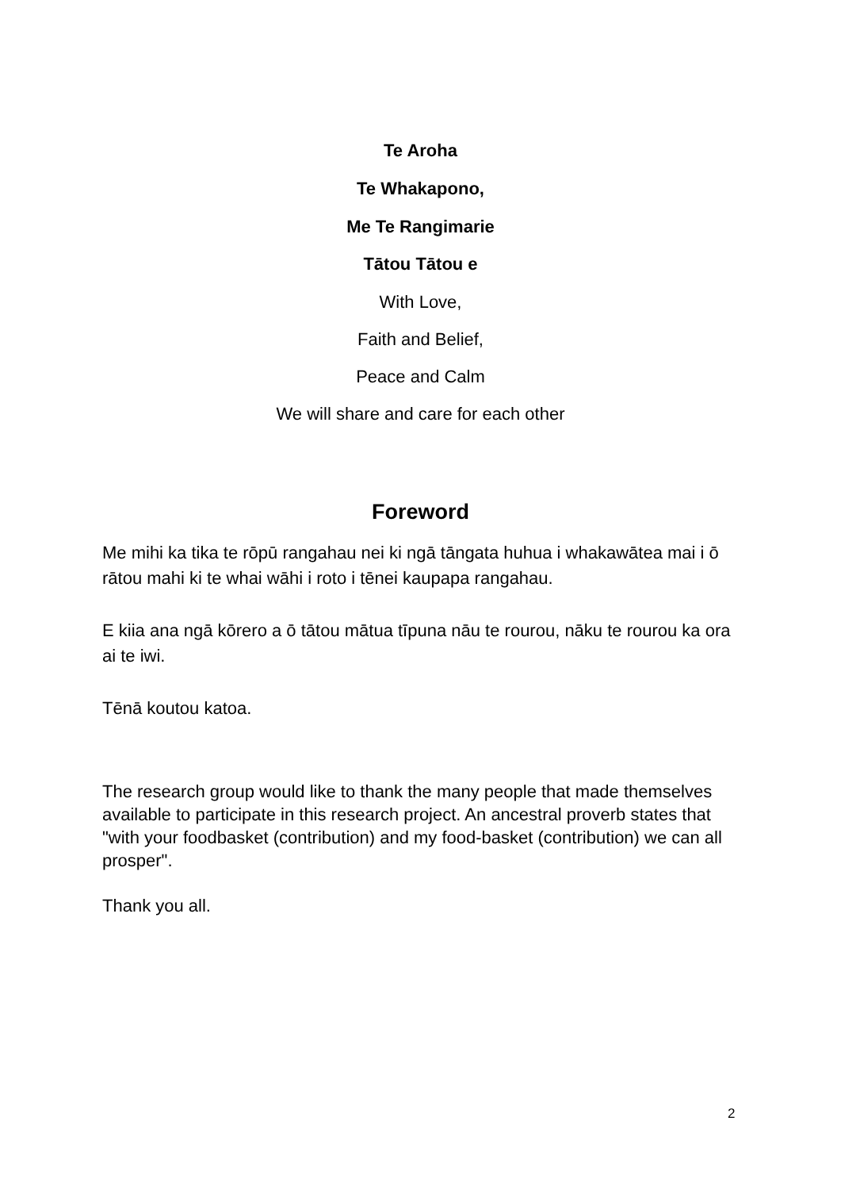Te Aroha
Te Whakapono,
Me Te Rangimarie
Tātou Tātou e
With Love,
Faith and Belief,
Peace and Calm
We will share and care for each other
Foreword
Me mihi ka tika te rōpū rangahau nei ki ngā tāngata huhua i whakawātea mai i ō rātou mahi ki te whai wāhi i roto i tēnei kaupapa rangahau.
E kiia ana ngā kōrero a ō tātou mātua tīpuna nāu te rourou, nāku te rourou ka ora ai te iwi.
Tēnā koutou katoa.
The research group would like to thank the many people that made themselves available to participate in this research project. An ancestral proverb states that "with your foodbasket (contribution) and my food-basket (contribution) we can all prosper".
Thank you all.
2